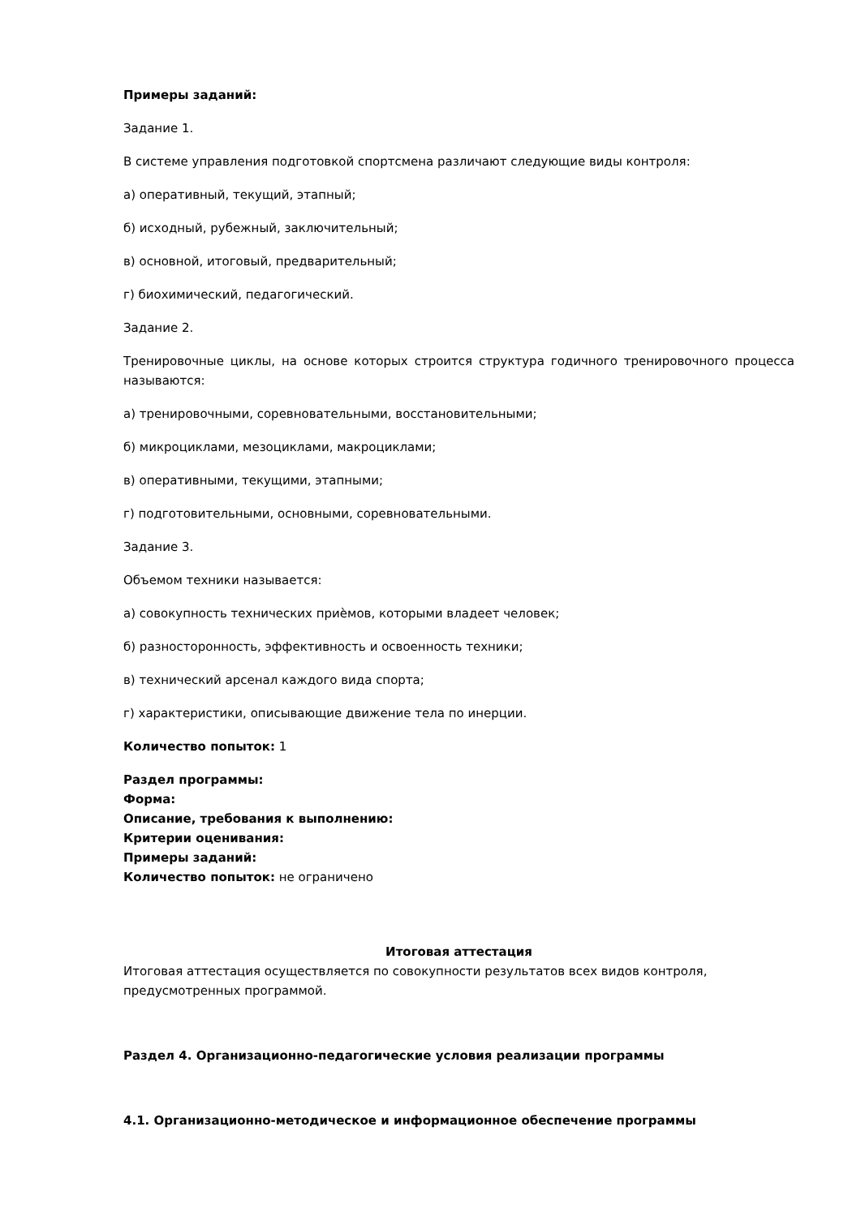Примеры заданий:
Задание 1.
В системе управления подготовкой спортсмена различают следующие виды контроля:
а) оперативный, текущий, этапный;
б) исходный, рубежный, заключительный;
в) основной, итоговый, предварительный;
г) биохимический, педагогический.
Задание 2.
Тренировочные циклы, на основе которых строится структура годичного тренировочного процесса называются:
а) тренировочными, соревновательными, восстановительными;
б) микроциклами, мезоциклами, макроциклами;
в) оперативными, текущими, этапными;
г) подготовительными, основными, соревновательными.
Задание 3.
Объемом техники называется:
а) совокупность технических приѐмов, которыми владеет человек;
б) разносторонность, эффективность и освоенность техники;
в) технический арсенал каждого вида спорта;
г) характеристики, описывающие движение тела по инерции.
Количество попыток: 1
Раздел программы:
Форма:
Описание, требования к выполнению:
Критерии оценивания:
Примеры заданий:
Количество попыток: не ограничено
Итоговая аттестация
Итоговая аттестация осуществляется по совокупности результатов всех видов контроля, предусмотренных программой.
Раздел 4. Организационно-педагогические условия реализации программы
4.1. Организационно-методическое и информационное обеспечение программы